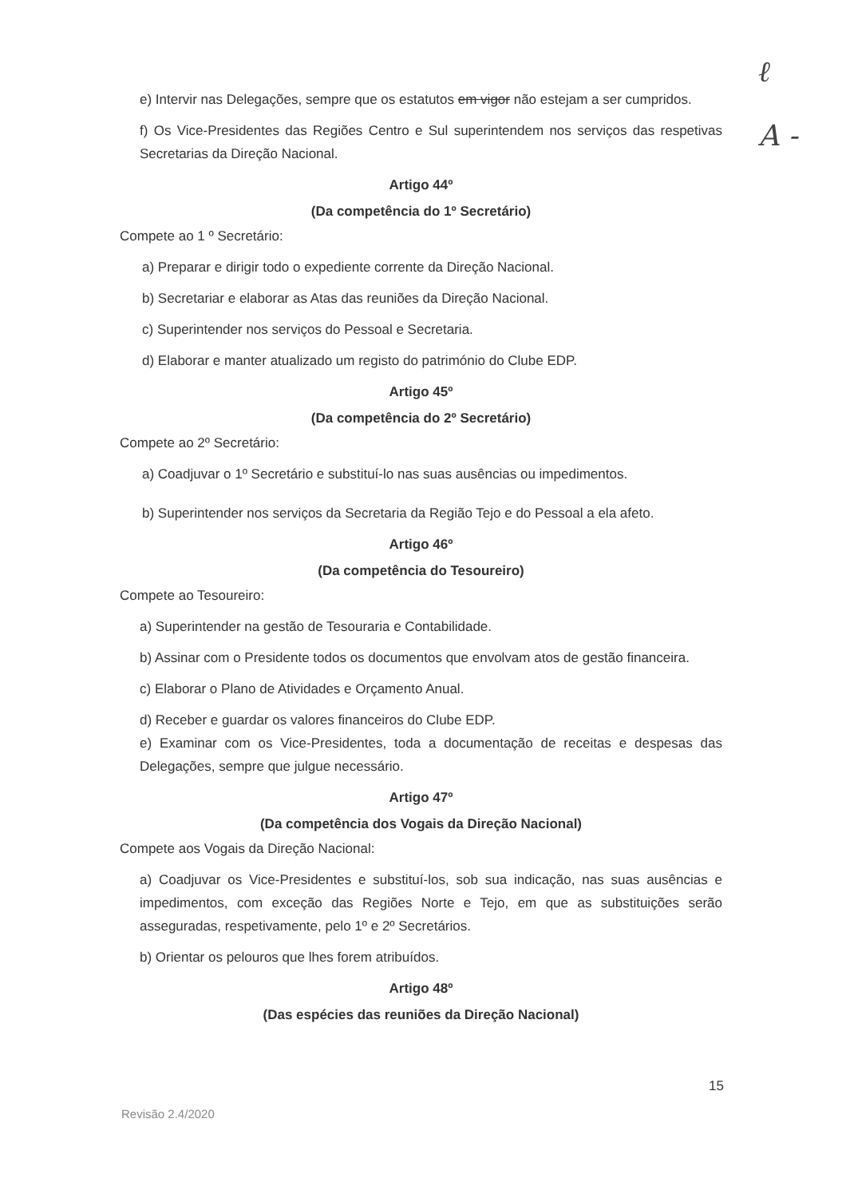ℓ
A -
e) Intervir nas Delegações, sempre que os estatutos em vigor não estejam a ser cumpridos.
f) Os Vice-Presidentes das Regiões Centro e Sul superintendem nos serviços das respetivas Secretarias da Direção Nacional.
Artigo 44º
(Da competência do 1º Secretário)
Compete ao 1 º Secretário:
a) Preparar e dirigir todo o expediente corrente da Direção Nacional.
b) Secretariar e elaborar as Atas das reuniões da Direção Nacional.
c) Superintender nos serviços do Pessoal e Secretaria.
d) Elaborar e manter atualizado um registo do património do Clube EDP.
Artigo 45º
(Da competência do 2º Secretário)
Compete ao 2º Secretário:
a) Coadjuvar o 1º Secretário e substituí-lo nas suas ausências ou impedimentos.
b) Superintender nos serviços da Secretaria da Região Tejo e do Pessoal a ela afeto.
Artigo 46º
(Da competência do Tesoureiro)
Compete ao Tesoureiro:
a) Superintender na gestão de Tesouraria e Contabilidade.
b) Assinar com o Presidente todos os documentos que envolvam atos de gestão financeira.
c) Elaborar o Plano de Atividades e Orçamento Anual.
d) Receber e guardar os valores financeiros do Clube EDP.
e) Examinar com os Vice-Presidentes, toda a documentação de receitas e despesas das Delegações, sempre que julgue necessário.
Artigo 47º
(Da competência dos Vogais da Direção Nacional)
Compete aos Vogais da Direção Nacional:
a) Coadjuvar os Vice-Presidentes e substituí-los, sob sua indicação, nas suas ausências e impedimentos, com exceção das Regiões Norte e Tejo, em que as substituições serão asseguradas, respetivamente, pelo 1º e 2º Secretários.
b) Orientar os pelouros que lhes forem atribuídos.
Artigo 48º
(Das espécies das reuniões da Direção Nacional)
15
Revisão 2.4/2020